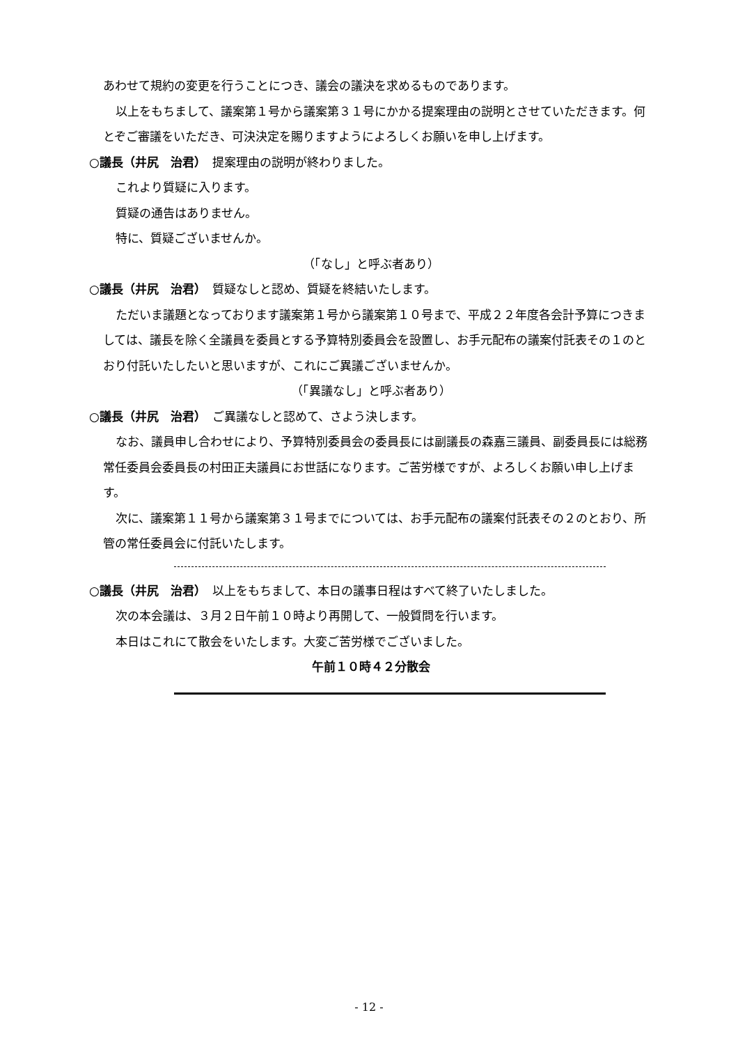あわせて規約の変更を行うことにつき、議会の議決を求めるものであります。
以上をもちまして、議案第１号から議案第３１号にかかる提案理由の説明とさせていただきます。何とぞご審議をいただき、可決決定を賜りますようによろしくお願いを申し上げます。
○議長（井尻　治君）　提案理由の説明が終わりました。
これより質疑に入ります。
質疑の通告はありません。
特に、質疑ございませんか。
（「なし」と呼ぶ者あり）
○議長（井尻　治君）　質疑なしと認め、質疑を終結いたします。
ただいま議題となっております議案第１号から議案第１０号まで、平成２２年度各会計予算につきましては、議長を除く全議員を委員とする予算特別委員会を設置し、お手元配布の議案付託表その１のとおり付託いたしたいと思いますが、これにご異議ございませんか。
（「異議なし」と呼ぶ者あり）
○議長（井尻　治君）　ご異議なしと認めて、さよう決します。
なお、議員申し合わせにより、予算特別委員会の委員長には副議長の森嘉三議員、副委員長には総務常任委員会委員長の村田正夫議員にお世話になります。ご苦労様ですが、よろしくお願い申し上げます。
次に、議案第１１号から議案第３１号までについては、お手元配布の議案付託表その２のとおり、所管の常任委員会に付託いたします。
○議長（井尻　治君）　以上をもちまして、本日の議事日程はすべて終了いたしました。
次の本会議は、３月２日午前１０時より再開して、一般質問を行います。
本日はこれにて散会をいたします。大変ご苦労様でございました。
午前１０時４２分散会
- 12 -